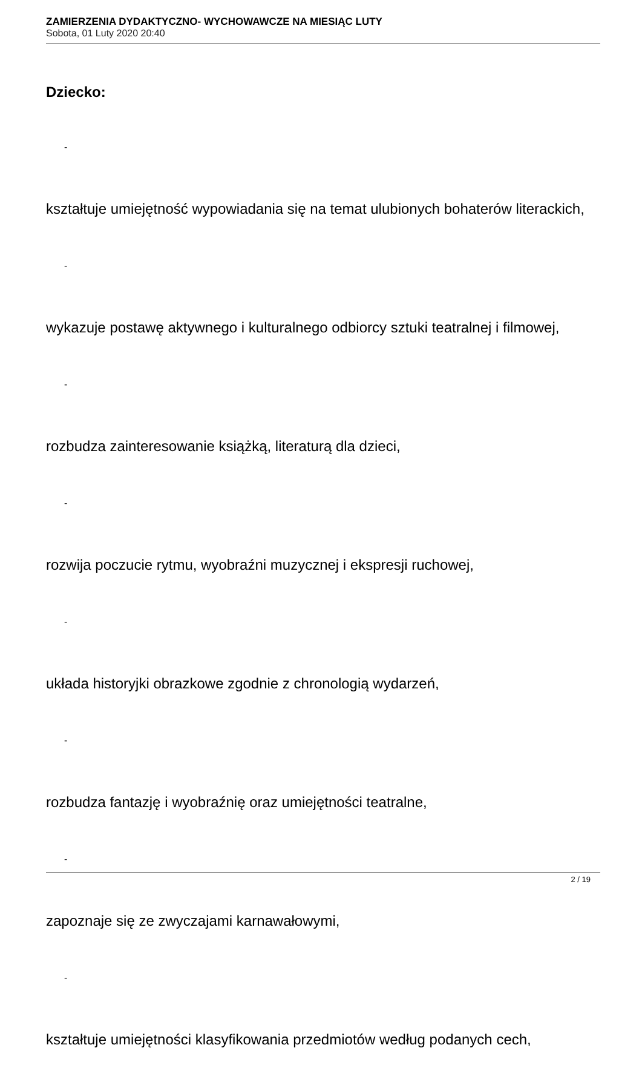ZAMIERZENIA DYDAKTYCZNO- WYCHOWAWCZE NA MIESIĄC LUTY
Sobota, 01 Luty 2020 20:40
Dziecko:
-
kształtuje umiejętność wypowiadania się na temat ulubionych bohaterów literackich,
-
wykazuje postawę aktywnego i kulturalnego odbiorcy sztuki teatralnej i filmowej,
-
rozbudza zainteresowanie książką, literaturą dla dzieci,
-
rozwija poczucie rytmu, wyobraźni muzycznej i ekspresji ruchowej,
-
układa historyjki obrazkowe zgodnie z chronologią wydarzeń,
-
rozbudza fantazję i wyobraźnię oraz umiejętności teatralne,
-
zapoznaje się ze zwyczajami karnawałowymi,
-
kształtuje umiejętności klasyfikowania przedmiotów według podanych cech,
2 / 19